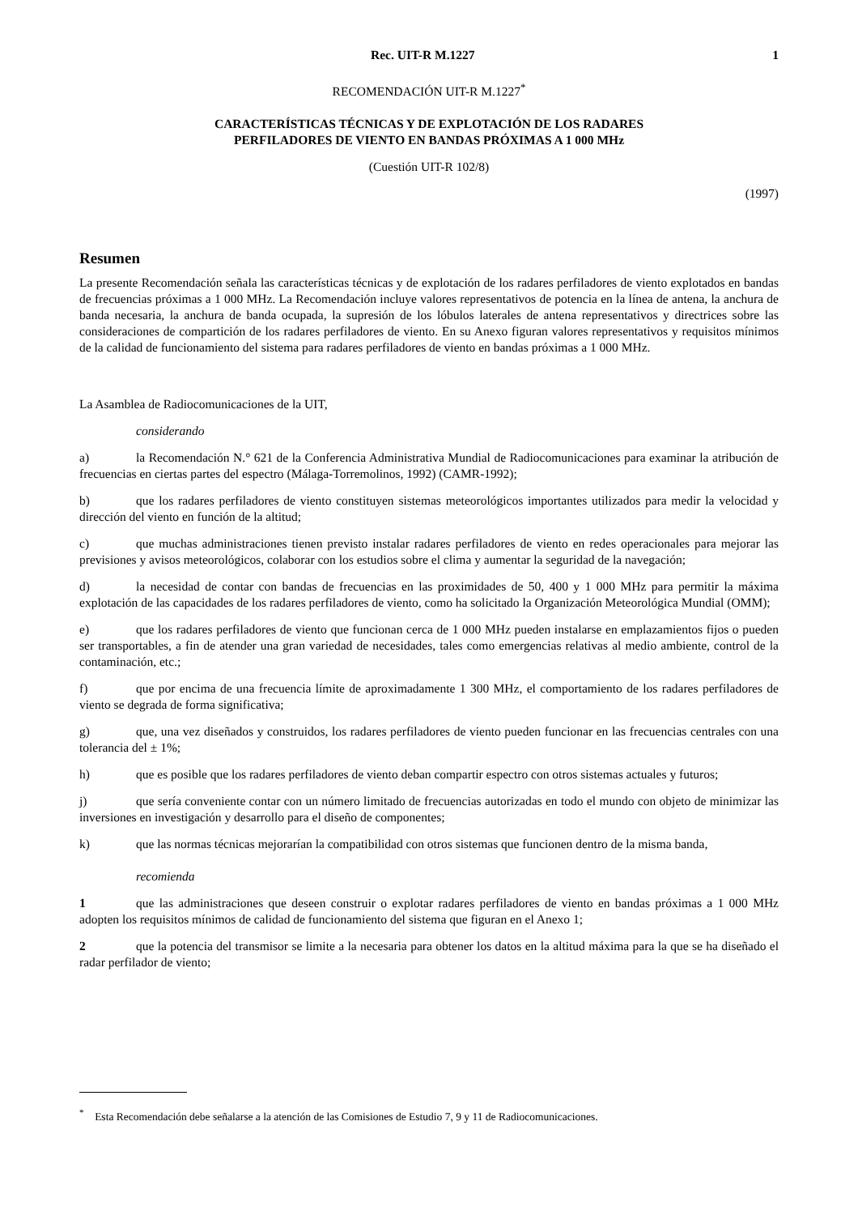Rec. UIT-R M.1227 1
RECOMENDACIÓN UIT-R M.1227<sup>*</sup>
CARACTERÍSTICAS TÉCNICAS Y DE EXPLOTACIÓN DE LOS RADARES
PERFILADORES DE VIENTO EN BANDAS PRÓXIMAS A 1 000 MHz
(Cuestión UIT-R 102/8)
(1997)
Resumen
La presente Recomendación señala las características técnicas y de explotación de los radares perfiladores de viento explotados en bandas de frecuencias próximas a 1 000 MHz. La Recomendación incluye valores representativos de potencia en la línea de antena, la anchura de banda necesaria, la anchura de banda ocupada, la supresión de los lóbulos laterales de antena representativos y directrices sobre las consideraciones de compartición de los radares perfiladores de viento. En su Anexo figuran valores representativos y requisitos mínimos de la calidad de funcionamiento del sistema para radares perfiladores de viento en bandas próximas a 1 000 MHz.
La Asamblea de Radiocomunicaciones de la UIT,
considerando
a) la Recomendación N.° 621 de la Conferencia Administrativa Mundial de Radiocomunicaciones para examinar la atribución de frecuencias en ciertas partes del espectro (Málaga-Torremolinos, 1992) (CAMR-1992);
b) que los radares perfiladores de viento constituyen sistemas meteorológicos importantes utilizados para medir la velocidad y dirección del viento en función de la altitud;
c) que muchas administraciones tienen previsto instalar radares perfiladores de viento en redes operacionales para mejorar las previsiones y avisos meteorológicos, colaborar con los estudios sobre el clima y aumentar la seguridad de la navegación;
d) la necesidad de contar con bandas de frecuencias en las proximidades de 50, 400 y 1 000 MHz para permitir la máxima explotación de las capacidades de los radares perfiladores de viento, como ha solicitado la Organización Meteorológica Mundial (OMM);
e) que los radares perfiladores de viento que funcionan cerca de 1 000 MHz pueden instalarse en emplazamientos fijos o pueden ser transportables, a fin de atender una gran variedad de necesidades, tales como emergencias relativas al medio ambiente, control de la contaminación, etc.;
f) que por encima de una frecuencia límite de aproximadamente 1 300 MHz, el comportamiento de los radares perfiladores de viento se degrada de forma significativa;
g) que, una vez diseñados y construidos, los radares perfiladores de viento pueden funcionar en las frecuencias centrales con una tolerancia del ± 1%;
h) que es posible que los radares perfiladores de viento deban compartir espectro con otros sistemas actuales y futuros;
j) que sería conveniente contar con un número limitado de frecuencias autorizadas en todo el mundo con objeto de minimizar las inversiones en investigación y desarrollo para el diseño de componentes;
k) que las normas técnicas mejorarían la compatibilidad con otros sistemas que funcionen dentro de la misma banda,
recomienda
1 que las administraciones que deseen construir o explotar radares perfiladores de viento en bandas próximas a 1 000 MHz adopten los requisitos mínimos de calidad de funcionamiento del sistema que figuran en el Anexo 1;
2 que la potencia del transmisor se limite a la necesaria para obtener los datos en la altitud máxima para la que se ha diseñado el radar perfilador de viento;
<sup>*</sup> Esta Recomendación debe señalarse a la atención de las Comisiones de Estudio 7, 9 y 11 de Radiocomunicaciones.